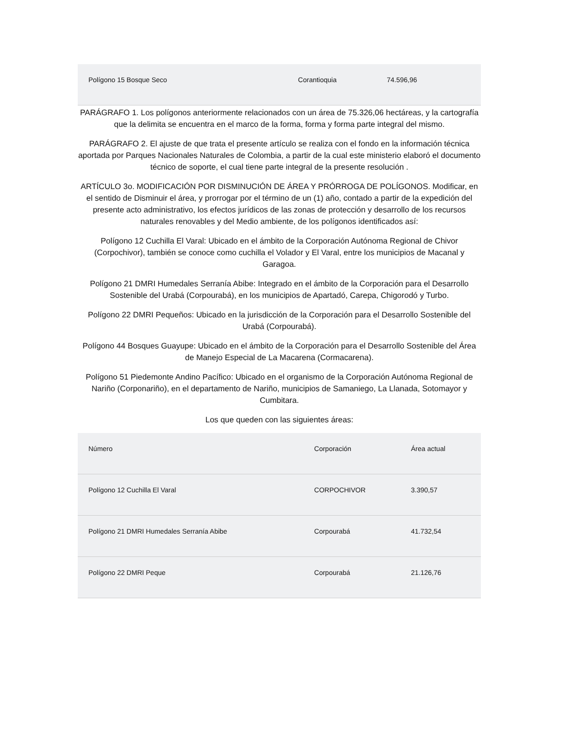| Polígono 15 Bosque Seco | Corantioquia | 74.596,96 |
PARÁGRAFO 1. Los polígonos anteriormente relacionados con un área de 75.326,06 hectáreas, y la cartografía que la delimita se encuentra en el marco de la forma, forma y forma parte integral del mismo.
PARÁGRAFO 2. El ajuste de que trata el presente artículo se realiza con el fondo en la información técnica aportada por Parques Nacionales Naturales de Colombia, a partir de la cual este ministerio elaboró el documento técnico de soporte, el cual tiene parte integral de la presente resolución .
ARTÍCULO 3o. MODIFICACIÓN POR DISMINUCIÓN DE ÁREA Y PRÓRROGA DE POLÍGONOS. Modificar, en el sentido de Disminuir el área, y prorrogar por el término de un (1) año, contado a partir de la expedición del presente acto administrativo, los efectos jurídicos de las zonas de protección y desarrollo de los recursos naturales renovables y del Medio ambiente, de los polígonos identificados así:
Polígono 12 Cuchilla El Varal: Ubicado en el ámbito de la Corporación Autónoma Regional de Chivor (Corpochivor), también se conoce como cuchilla el Volador y El Varal, entre los municipios de Macanal y Garagoa.
Polígono 21 DMRI Humedales Serranía Abibe: Integrado en el ámbito de la Corporación para el Desarrollo Sostenible del Urabá (Corpourabá), en los municipios de Apartadó, Carepa, Chigorodó y Turbo.
Polígono 22 DMRI Pequeños: Ubicado en la jurisdicción de la Corporación para el Desarrollo Sostenible del Urabá (Corpourabá).
Polígono 44 Bosques Guayupe: Ubicado en el ámbito de la Corporación para el Desarrollo Sostenible del Área de Manejo Especial de La Macarena (Cormacarena).
Polígono 51 Piedemonte Andino Pacífico: Ubicado en el organismo de la Corporación Autónoma Regional de Nariño (Corponariño), en el departamento de Nariño, municipios de Samaniego, La Llanada, Sotomayor y Cumbitara.
Los que queden con las siguientes áreas:
| Número | Corporación | Área actual |
| Polígono 12 Cuchilla El Varal | CORPOCHIVOR | 3.390,57 |
| Polígono 21 DMRI Humedales Serranía Abibe | Corpourabá | 41.732,54 |
| Polígono 22 DMRI Peque | Corpourabá | 21.126,76 |